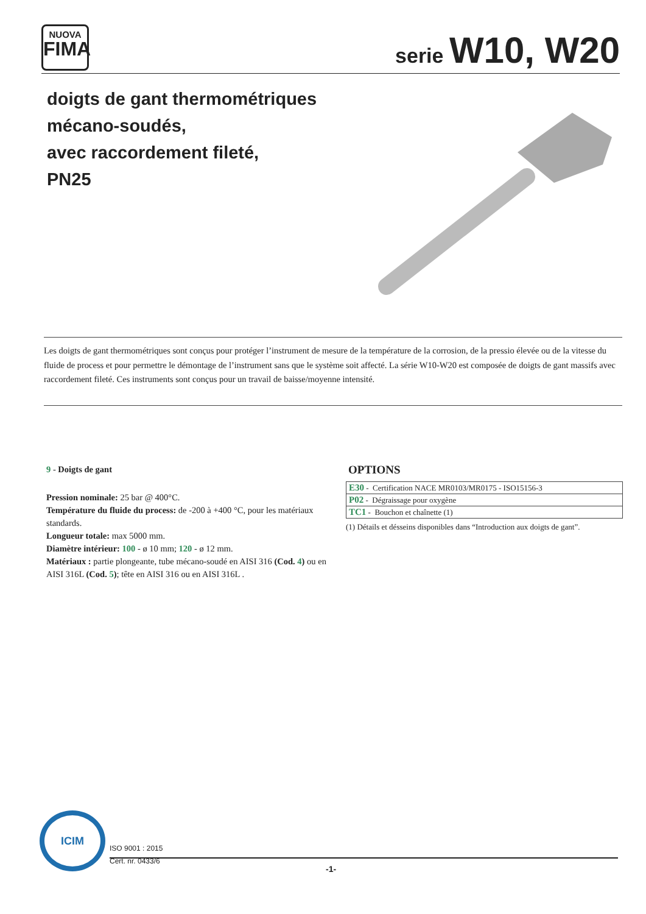NUOVA
FIMA
serie W10, W20
doigts de gant thermométriques
mécano-soudés,
avec raccordement fileté,
PN25
Les doigts de gant thermométriques sont conçus pour protéger l’instrument de mesure de la température de la corrosion, de la pressio élevée ou de la vitesse du fluide de process et pour permettre le démontage de l’instrument sans que le système soit affecté. La série W10-W20 est composée de doigts de gant massifs avec raccordement fileté. Ces instruments sont conçus pour un travail de baisse/moyenne intensité.
9 - Doigts de gant
Pression nominale: 25 bar @ 400°C.
Température du fluide du process: de -200 à +400 °C, pour les matériaux standards.
Longueur totale: max 5000 mm.
Diamètre intérieur: 100 - ø 10 mm; 120 - ø 12 mm.
Matériaux : partie plongeante, tube mécano-soudé en AISI 316 (Cod. 4) ou en AISI 316L (Cod. 5); tête en AISI 316 ou en AISI 316L .
OPTIONS
| E30 - Certification NACE MR0103/MR0175 - ISO15156-3 |
| P02 - Dégraissage pour oxygène |
| TC1 - Bouchon et chaînette (1) |
(1) Détails et désseins disponibles dans “Introduction aux doigts de gant”.
ICIM
ISO 9001 : 2015
Cert. nr. 0433/6
-1-